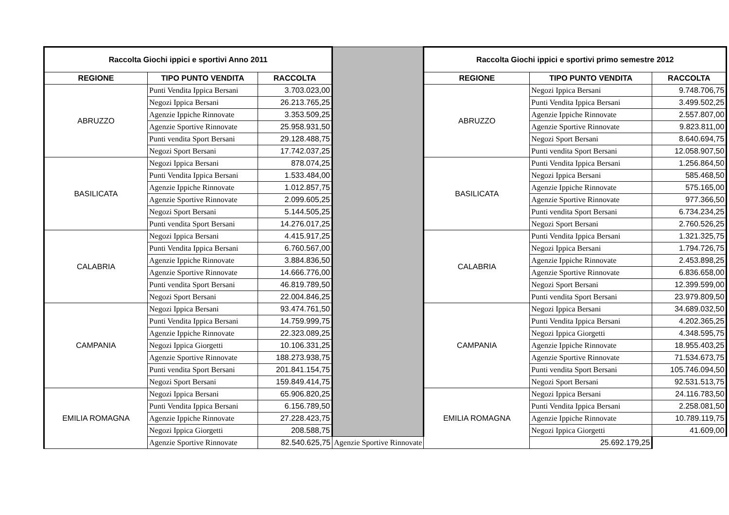| Raccolta Giochi ippici e sportivi Anno 2011 | | | | Raccolta Giochi ippici e sportivi primo semestre 2012 | | |
| REGIONE | TIPO PUNTO VENDITA | RACCOLTA | | REGIONE | TIPO PUNTO VENDITA | RACCOLTA |
| ABRUZZO | Punti Vendita Ippica Bersani | 3.703.023,00 | | ABRUZZO | Negozi Ippica Bersani | 9.748.706,75 |
| | Negozi Ippica Bersani | 26.213.765,25 | | | Punti Vendita Ippica Bersani | 3.499.502,25 |
| | Agenzie Ippiche Rinnovate | 3.353.509,25 | | | Agenzie Ippiche Rinnovate | 2.557.807,00 |
| | Agenzie Sportive Rinnovate | 25.958.931,50 | | | Agenzie Sportive Rinnovate | 9.823.811,00 |
| | Punti vendita Sport Bersani | 29.128.488,75 | | | Negozi Sport Bersani | 8.640.694,75 |
| | Negozi Sport Bersani | 17.742.037,25 | | | Punti vendita Sport Bersani | 12.058.907,50 |
| BASILICATA | Negozi Ippica Bersani | 878.074,25 | | BASILICATA | Punti Vendita Ippica Bersani | 1.256.864,50 |
| | Punti Vendita Ippica Bersani | 1.533.484,00 | | | Negozi Ippica Bersani | 585.468,50 |
| | Agenzie Ippiche Rinnovate | 1.012.857,75 | | | Agenzie Ippiche Rinnovate | 575.165,00 |
| | Agenzie Sportive Rinnovate | 2.099.605,25 | | | Agenzie Sportive Rinnovate | 977.366,50 |
| | Negozi Sport Bersani | 5.144.505,25 | | | Punti vendita Sport Bersani | 6.734.234,25 |
| | Punti vendita Sport Bersani | 14.276.017,25 | | | Negozi Sport Bersani | 2.760.526,25 |
| CALABRIA | Negozi Ippica Bersani | 4.415.917,25 | | CALABRIA | Punti Vendita Ippica Bersani | 1.321.325,75 |
| | Punti Vendita Ippica Bersani | 6.760.567,00 | | | Negozi Ippica Bersani | 1.794.726,75 |
| | Agenzie Ippiche Rinnovate | 3.884.836,50 | | | Agenzie Ippiche Rinnovate | 2.453.898,25 |
| | Agenzie Sportive Rinnovate | 14.666.776,00 | | | Agenzie Sportive Rinnovate | 6.836.658,00 |
| | Punti vendita Sport Bersani | 46.819.789,50 | | | Negozi Sport Bersani | 12.399.599,00 |
| | Negozi Sport Bersani | 22.004.846,25 | | | Punti vendita Sport Bersani | 23.979.809,50 |
| CAMPANIA | Negozi Ippica Bersani | 93.474.761,50 | | CAMPANIA | Negozi Ippica Bersani | 34.689.032,50 |
| | Punti Vendita Ippica Bersani | 14.759.999,75 | | | Punti Vendita Ippica Bersani | 4.202.365,25 |
| | Agenzie Ippiche Rinnovate | 22.323.089,25 | | | Negozi Ippica Giorgetti | 4.348.595,75 |
| | Negozi Ippica Giorgetti | 10.106.331,25 | | | Agenzie Ippiche Rinnovate | 18.955.403,25 |
| | Agenzie Sportive Rinnovate | 188.273.938,75 | | | Agenzie Sportive Rinnovate | 71.534.673,75 |
| | Punti vendita Sport Bersani | 201.841.154,75 | | | Punti vendita Sport Bersani | 105.746.094,50 |
| | Negozi Sport Bersani | 159.849.414,75 | | | Negozi Sport Bersani | 92.531.513,75 |
| EMILIA ROMAGNA | Negozi Ippica Bersani | 65.906.820,25 | | EMILIA ROMAGNA | Negozi Ippica Bersani | 24.116.783,50 |
| | Punti Vendita Ippica Bersani | 6.156.789,50 | | | Punti Vendita Ippica Bersani | 2.258.081,50 |
| | Agenzie Ippiche Rinnovate | 27.228.423,75 | | | Agenzie Ippiche Rinnovate | 10.789.119,75 |
| | Negozi Ippica Giorgetti | 208.588,75 | | | Negozi Ippica Giorgetti | 41.609,00 |
| | Agenzie Sportive Rinnovate | 82.540.625,75 | Agenzie Sportive Rinnovate | | 25.692.179,25 | |